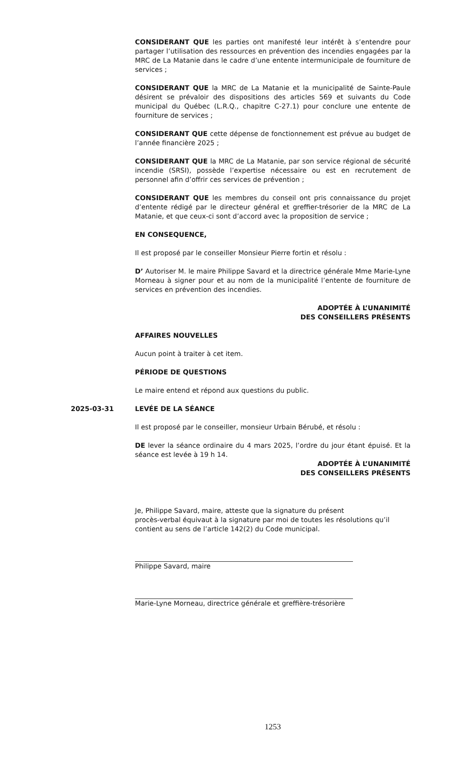CONSIDERANT QUE les parties ont manifesté leur intérêt à s’entendre pour partager l’utilisation des ressources en prévention des incendies engagées par la MRC de La Matanie dans le cadre d’une entente intermunicipale de fourniture de services ;
CONSIDERANT QUE la MRC de La Matanie et la municipalité de Sainte-Paule désirent se prévaloir des dispositions des articles 569 et suivants du Code municipal du Québec (L.R.Q., chapitre C-27.1) pour conclure une entente de fourniture de services ;
CONSIDERANT QUE cette dépense de fonctionnement est prévue au budget de l’année financière 2025 ;
CONSIDERANT QUE la MRC de La Matanie, par son service régional de sécurité incendie (SRSI), possède l’expertise nécessaire ou est en recrutement de personnel afin d’offrir ces services de prévention ;
CONSIDERANT QUE les membres du conseil ont pris connaissance du projet d’entente rédigé par le directeur général et greffier-trésorier de la MRC de La Matanie, et que ceux-ci sont d’accord avec la proposition de service ;
EN CONSEQUENCE,
Il est proposé par le conseiller Monsieur Pierre fortin et résolu :
D’ Autoriser M. le maire Philippe Savard et la directrice générale Mme Marie-Lyne Morneau à signer pour et au nom de la municipalité l’entente de fourniture de services en prévention des incendies.
ADOPTÉE À L’UNANIMITÉ
DES CONSEILLERS PRÉSENTS
AFFAIRES NOUVELLES
Aucun point à traiter à cet item.
PÉRIODE DE QUESTIONS
Le maire entend et répond aux questions du public.
2025-03-31 LEVÉE DE LA SÉANCE
Il est proposé par le conseiller, monsieur Urbain Bérubé, et résolu :
DE lever la séance ordinaire du 4 mars 2025, l’ordre du jour étant épuisé. Et la séance est levée à 19 h 14.
ADOPTÉE À L’UNANIMITÉ
DES CONSEILLERS PRÉSENTS
Je, Philippe Savard, maire, atteste que la signature du présent
procès-verbal équivaut à la signature par moi de toutes les résolutions qu’il contient au sens de l’article 142(2) du Code municipal.
Philippe Savard, maire
Marie-Lyne Morneau, directrice générale et greffière-trésorière
1253